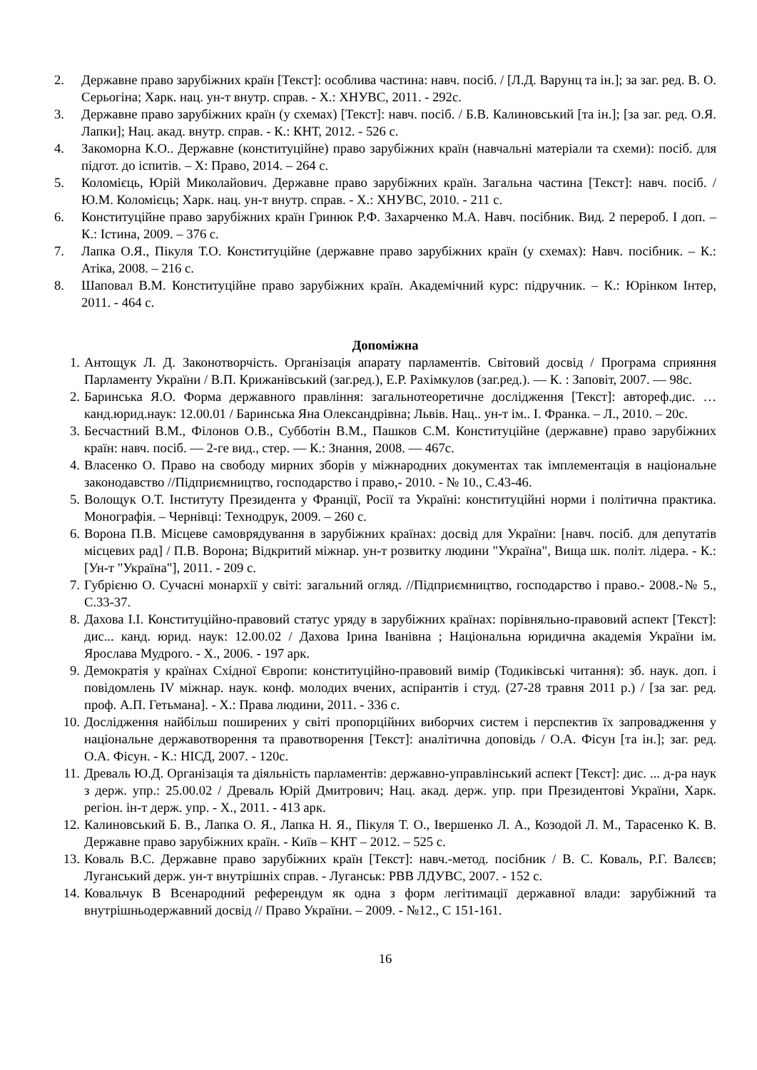2. Державне право зарубіжних країн [Текст]: особлива частина: навч. посіб. / [Л.Д. Варунц та ін.]; за заг. ред. В. О. Серьогіна; Харк. нац. ун-т внутр. справ. - Х.: ХНУВС, 2011. - 292с.
3. Державне право зарубіжних країн (у схемах) [Текст]: навч. посіб. / Б.В. Калиновський [та ін.]; [за заг. ред. О.Я. Лапки]; Нац. акад. внутр. справ. - К.: КНТ, 2012. - 526 с.
4. Закоморна К.О.. Державне (конституційне) право зарубіжних країн (навчальні матеріали та схеми): посіб. для підгот. до іспитів. – Х: Право, 2014. – 264 с.
5. Коломієць, Юрій Миколайович. Державне право зарубіжних країн. Загальна частина [Текст]: навч. посіб. / Ю.М. Коломієць; Харк. нац. ун-т внутр. справ. - Х.: ХНУВС, 2010. - 211 с.
6. Конституційне право зарубіжних країн Гринюк Р.Ф. Захарченко М.А. Навч. посібник. Вид. 2 перероб. І доп. – К.: Істина, 2009. – 376 с.
7. Лапка О.Я., Пікуля Т.О. Конституційне (державне право зарубіжних країн (у схемах): Навч. посібник. – К.: Атіка, 2008. – 216 с.
8. Шаповал В.М. Конституційне право зарубіжних країн. Академічний курс: підручник. – К.: Юрінком Інтер, 2011. - 464 с.
Допоміжна
1. Антощук Л. Д. Законотворчість. Організація апарату парламентів. Світовий досвід / Програма сприяння Парламенту України / В.П. Крижанівський (заг.ред.), Е.Р. Рахімкулов (заг.ред.). — К. : Заповіт, 2007. — 98с.
2. Баринська Я.О. Форма державного правління: загальнотеоретичне дослідження [Текст]: автореф.дис. … канд.юрид.наук: 12.00.01 / Баринська Яна Олександрівна; Львів. Нац.. ун-т ім.. І. Франка. – Л., 2010. – 20с.
3. Бесчастний В.М., Філонов О.В., Субботін В.М., Пашков С.М. Конституційне (державне) право зарубіжних країн: навч. посіб. — 2-ге вид., стер. — К.: Знання, 2008. — 467с.
4. Власенко О. Право на свободу мирних зборів у міжнародних документах так імплементація в національне законодавство //Підприємництво, господарство і право,- 2010. - № 10., С.43-46.
5. Волощук О.Т. Інституту Президента у Франції, Росії та Україні: конституційні норми і політична практика. Монографія. – Чернівці: Технодрук, 2009. – 260 с.
6. Ворона П.В. Місцеве самоврядування в зарубіжних країнах: досвід для України: [навч. посіб. для депутатів місцевих рад] / П.В. Ворона; Відкритий міжнар. ун-т розвитку людини "Україна", Вища шк. політ. лідера. - К.: [Ун-т "Україна"], 2011. - 209 с.
7. Губрієню О. Сучасні монархії у світі: загальний огляд. //Підприємництво, господарство і право.- 2008.-№ 5., С.33-37.
8. Дахова І.І. Конституційно-правовий статус уряду в зарубіжних країнах: порівняльно-правовий аспект [Текст]: дис... канд. юрид. наук: 12.00.02 / Дахова Ірина Іванівна ; Національна юридична академія України ім. Ярослава Мудрого. - Х., 2006. - 197 арк.
9. Демократія у країнах Східної Європи: конституційно-правовий вимір (Тодиківські читання): зб. наук. доп. і повідомлень IV міжнар. наук. конф. молодих вчених, аспірантів і студ. (27-28 травня 2011 р.) / [за заг. ред. проф. А.П. Гетьмана]. - Х.: Права людини, 2011. - 336 с.
10. Дослідження найбільш поширених у світі пропорційних виборчих систем і перспектив їх запровадження у національне державотворення та правотворення [Текст]: аналітична доповідь / О.А. Фісун [та ін.]; заг. ред. О.А. Фісун. - К.: НІСД, 2007. - 120с.
11. Древаль Ю.Д. Організація та діяльність парламентів: державно-управлінський аспект [Текст]: дис. ... д-ра наук з держ. упр.: 25.00.02 / Древаль Юрій Дмитрович; Нац. акад. держ. упр. при Президентові України, Харк. регіон. ін-т держ. упр. - Х., 2011. - 413 арк.
12. Калиновський Б. В., Лапка О. Я., Лапка Н. Я., Пікуля Т. О., Івершенко Л. А., Козодой Л. М., Тарасенко К. В. Державне право зарубіжних країн. - Київ – КНТ – 2012. – 525 с.
13. Коваль В.С. Державне право зарубіжних країн [Текст]: навч.-метод. посібник / В. С. Коваль, Р.Г. Валєєв; Луганський держ. ун-т внутрішніх справ. - Луганськ: РВВ ЛДУВС, 2007. - 152 с.
14. Ковальчук В Всенародний референдум як одна з форм легітимації державної влади: зарубіжний та внутрішньодержавний досвід // Право України. – 2009. - №12., С 151-161.
16